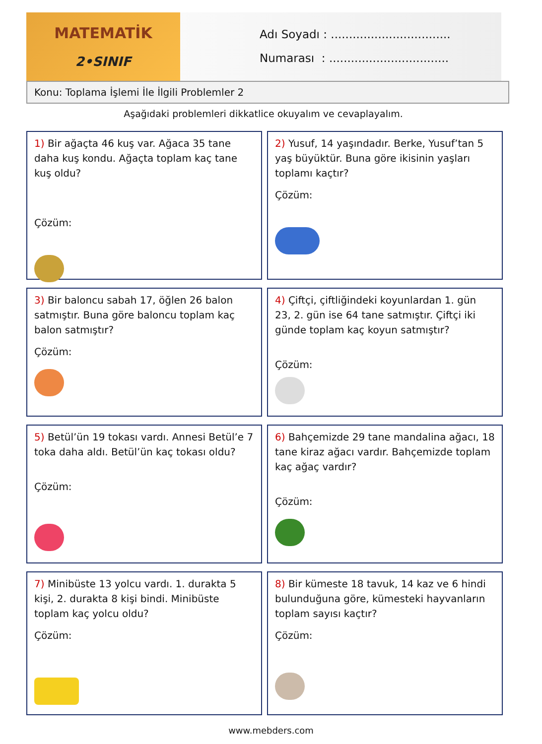MATEMATİK
2•SINIF
Adı Soyadı : .................................
Numarası : .................................
Konu: Toplama İşlemi İle İlgili Problemler 2
Aşağıdaki problemleri dikkatlice okuyalım ve cevaplayalım.
1) Bir ağaçta 46 kuş var. Ağaca 35 tane daha kuş kondu. Ağaçta toplam kaç tane kuş oldu?
Çözüm:
2) Yusuf, 14 yaşındadır. Berke, Yusuf’tan 5 yaş büyüktür. Buna göre ikisinin yaşları toplamı kaçtır?
Çözüm:
3) Bir baloncu sabah 17, öğlen 26 balon satmıştır. Buna göre baloncu toplam kaç balon satmıştır?
Çözüm:
4) Çiftçi, çiftliğindeki koyunlardan 1. gün 23, 2. gün ise 64 tane satmıştır. Çiftçi iki günde toplam kaç koyun satmıştır?
Çözüm:
5) Betül’ün 19 tokası vardı. Annesi Betül’e 7 toka daha aldı. Betül’ün kaç tokası oldu?
Çözüm:
6) Bahçemizde 29 tane mandalina ağacı, 18 tane kiraz ağacı vardır. Bahçemizde toplam kaç ağaç vardır?
Çözüm:
7) Minibüste 13 yolcu vardı. 1. durakta 5 kişi, 2. durakta 8 kişi bindi. Minibüste toplam kaç yolcu oldu?
Çözüm:
8) Bir kümeste 18 tavuk, 14 kaz ve 6 hindi bulunduğuna göre, kümesteki hayvanların toplam sayısı kaçtır?
Çözüm:
www.mebders.com